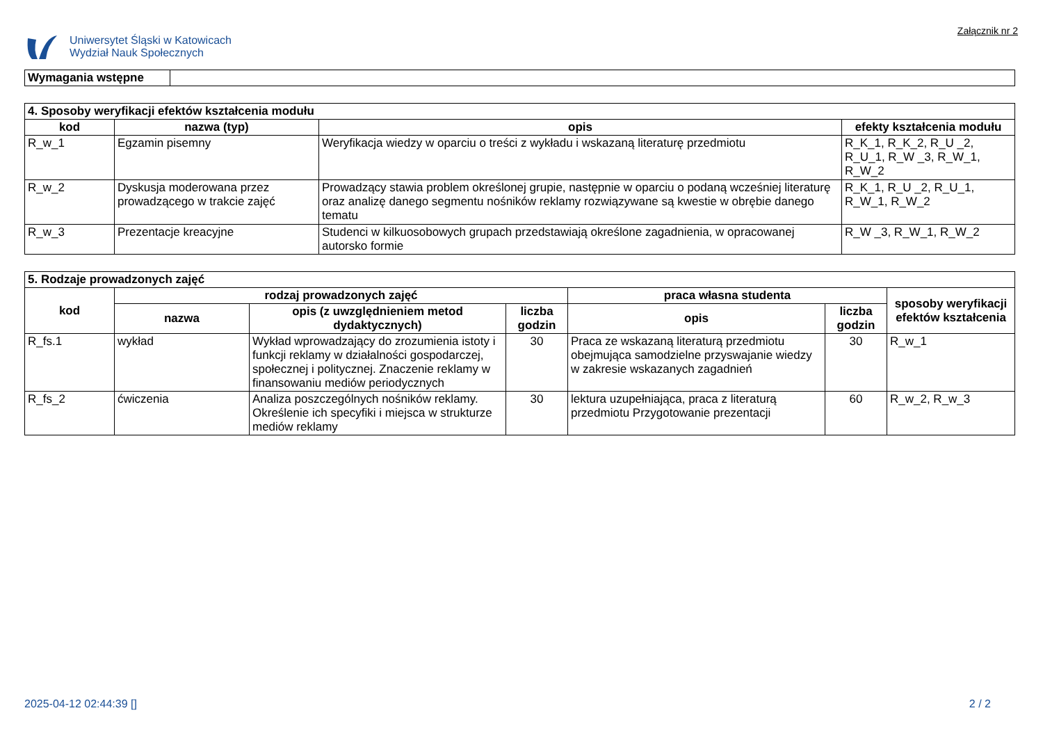Uniwersytet Śląski w Katowicach
Wydział Nauk Społecznych
Załącznik nr 2
| Wymagania wstępne | |
| 4. Sposoby weryfikacji efektów kształcenia modułu | | | |
| kod | nazwa (typ) | opis | efekty kształcenia modułu |
| R_w_1 | Egzamin pisemny | Weryfikacja wiedzy w oparciu o treści z wykładu i wskazaną literaturę przedmiotu | R_K_1, R_K_2, R_U _2, R_U_1, R_W _3, R_W_1, R_W_2 |
| R_w_2 | Dyskusja moderowana przez prowadzącego w trakcie zajęć | Prowadzący stawia problem określonej grupie, następnie w oparciu o podaną wcześniej literaturę oraz analizę danego segmentu nośników reklamy rozwiązywane są kwestie w obrębie danego tematu | R_K_1, R_U _2, R_U_1, R_W_1, R_W_2 |
| R_w_3 | Prezentacje kreacyjne | Studenci w kilkuosobowych grupach przedstawiają określone zagadnienia, w opracowanej autorsko formie | R_W _3, R_W_1, R_W_2 |
| 5. Rodzaje prowadzonych zajęć | | | | | | |
| kod | rodzaj prowadzonych zajęć | | | praca własna studenta | | sposoby weryfikacji efektów kształcenia |
| | nazwa | opis (z uwzględnieniem metod dydaktycznych) | liczba godzin | opis | liczba godzin | |
| R_fs.1 | wykład | Wykład wprowadzający do zrozumienia istoty i funkcji reklamy w działalności gospodarczej, społecznej i politycznej. Znaczenie reklamy w finansowaniu mediów periodycznych | 30 | Praca ze wskazaną literaturą przedmiotu obejmująca samodzielne przyswajanie wiedzy w zakresie wskazanych zagadnień | 30 | R_w_1 |
| R_fs_2 | ćwiczenia | Analiza poszczególnych nośników reklamy. Określenie ich specyfiki i miejsca w strukturze mediów reklamy | 30 | lektura uzupełniająca, praca z literaturą przedmiotu Przygotowanie prezentacji | 60 | R_w_2, R_w_3 |
2025-04-12 02:44:39 [] 2 / 2